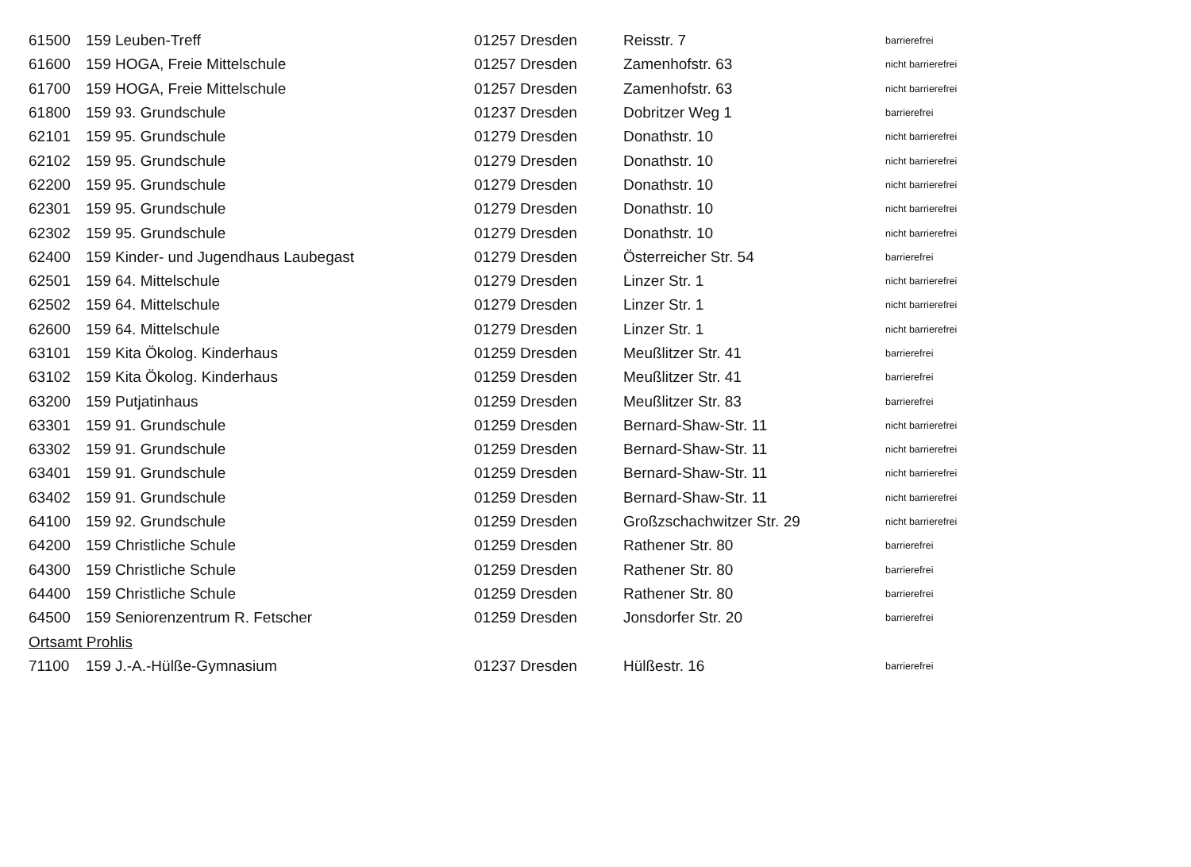| 61500 | 159 Leuben-Treff | 01257 Dresden | Reisstr. 7 | barrierefrei |
| 61600 | 159 HOGA, Freie Mittelschule | 01257 Dresden | Zamenhofstr. 63 | nicht barrierefrei |
| 61700 | 159 HOGA, Freie Mittelschule | 01257 Dresden | Zamenhofstr. 63 | nicht barrierefrei |
| 61800 | 159 93. Grundschule | 01237 Dresden | Dobritzer Weg 1 | barrierefrei |
| 62101 | 159 95. Grundschule | 01279 Dresden | Donathstr. 10 | nicht barrierefrei |
| 62102 | 159 95. Grundschule | 01279 Dresden | Donathstr. 10 | nicht barrierefrei |
| 62200 | 159 95. Grundschule | 01279 Dresden | Donathstr. 10 | nicht barrierefrei |
| 62301 | 159 95. Grundschule | 01279 Dresden | Donathstr. 10 | nicht barrierefrei |
| 62302 | 159 95. Grundschule | 01279 Dresden | Donathstr. 10 | nicht barrierefrei |
| 62400 | 159 Kinder- und Jugendhaus Laubegast | 01279 Dresden | Österreicher Str. 54 | barrierefrei |
| 62501 | 159 64. Mittelschule | 01279 Dresden | Linzer Str. 1 | nicht barrierefrei |
| 62502 | 159 64. Mittelschule | 01279 Dresden | Linzer Str. 1 | nicht barrierefrei |
| 62600 | 159 64. Mittelschule | 01279 Dresden | Linzer Str. 1 | nicht barrierefrei |
| 63101 | 159 Kita Ökolog. Kinderhaus | 01259 Dresden | Meußlitzer Str. 41 | barrierefrei |
| 63102 | 159 Kita Ökolog. Kinderhaus | 01259 Dresden | Meußlitzer Str. 41 | barrierefrei |
| 63200 | 159 Putjatinhaus | 01259 Dresden | Meußlitzer Str. 83 | barrierefrei |
| 63301 | 159 91. Grundschule | 01259 Dresden | Bernard-Shaw-Str. 11 | nicht barrierefrei |
| 63302 | 159 91. Grundschule | 01259 Dresden | Bernard-Shaw-Str. 11 | nicht barrierefrei |
| 63401 | 159 91. Grundschule | 01259 Dresden | Bernard-Shaw-Str. 11 | nicht barrierefrei |
| 63402 | 159 91. Grundschule | 01259 Dresden | Bernard-Shaw-Str. 11 | nicht barrierefrei |
| 64100 | 159 92. Grundschule | 01259 Dresden | Großzschachwitzer Str. 29 | nicht barrierefrei |
| 64200 | 159 Christliche Schule | 01259 Dresden | Rathener Str. 80 | barrierefrei |
| 64300 | 159 Christliche Schule | 01259 Dresden | Rathener Str. 80 | barrierefrei |
| 64400 | 159 Christliche Schule | 01259 Dresden | Rathener Str. 80 | barrierefrei |
| 64500 | 159 Seniorenzentrum R. Fetscher | 01259 Dresden | Jonsdorfer Str. 20 | barrierefrei |
| Ortsamt Prohlis | | | | |
| 71100 | 159 J.-A.-Hülße-Gymnasium | 01237 Dresden | Hülßestr. 16 | barrierefrei |